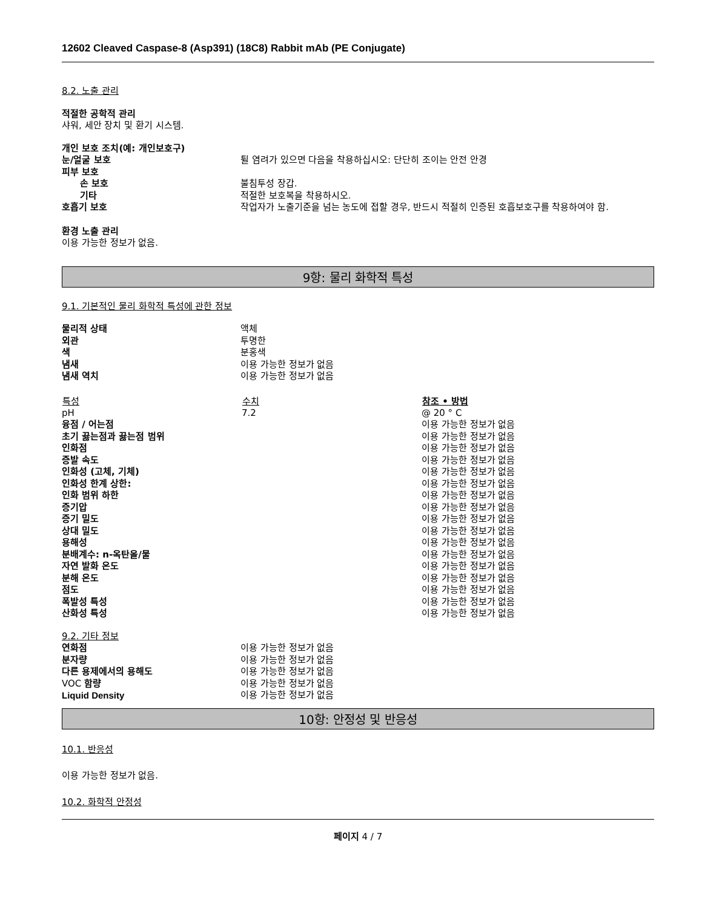12602 Cleaved Caspase-8 (Asp391) (18C8) Rabbit mAb (PE Conjugate)
8.2. 노출 관리
적절한 공학적 관리
샤워, 세안 장치 및 환기 시스템.
개인 보호 조치(예: 개인보호구)
| 눈/얼굴 보호 | 튈 염려가 있으면 다음을 착용하십시오: 단단히 조이는 안전 안경 |
| 피부 보호 | |
| 손 보호 | 불침투성 장갑. |
| 기타 | 적절한 보호복을 착용하시오. |
| 호흡기 보호 | 작업자가 노출기준을 넘는 농도에 접할 경우, 반드시 적절히 인증된 호흡보호구를 착용하여야 함. |
환경 노출 관리
이용 가능한 정보가 없음.
9항: 물리 화학적 특성
9.1. 기본적인 물리 화학적 특성에 관한 정보
| 물리적 상태 | 액체 |
| 외관 | 투명한 |
| 색 | 분홍색 |
| 냄새 | 이용 가능한 정보가 없음 |
| 냄새 역치 | 이용 가능한 정보가 없음 |
| 특성 | 수치 | 참조 • 방법 |
| --- | --- | --- |
| pH | 7.2 | @ 20 ° C |
| 융점 / 어는점 | | 이용 가능한 정보가 없음 |
| 초기 끓는점과 끓는점 범위 | | 이용 가능한 정보가 없음 |
| 인화점 | | 이용 가능한 정보가 없음 |
| 증발 속도 | | 이용 가능한 정보가 없음 |
| 인화성 (고체, 기체) | | 이용 가능한 정보가 없음 |
| 인화성 한계 상한: | | 이용 가능한 정보가 없음 |
| 인화 범위 하한 | | 이용 가능한 정보가 없음 |
| 증기압 | | 이용 가능한 정보가 없음 |
| 증기 밀도 | | 이용 가능한 정보가 없음 |
| 상대 밀도 | | 이용 가능한 정보가 없음 |
| 용해성 | | 이용 가능한 정보가 없음 |
| 분배계수: n-옥탄올/물 | | 이용 가능한 정보가 없음 |
| 자연 발화 온도 | | 이용 가능한 정보가 없음 |
| 분해 온도 | | 이용 가능한 정보가 없음 |
| 점도 | | 이용 가능한 정보가 없음 |
| 폭발성 특성 | | 이용 가능한 정보가 없음 |
| 산화성 특성 | | 이용 가능한 정보가 없음 |
9.2. 기타 정보
| 연화점 | 이용 가능한 정보가 없음 |
| 분자량 | 이용 가능한 정보가 없음 |
| 다른 용제에서의 용해도 | 이용 가능한 정보가 없음 |
| VOC 함량 | 이용 가능한 정보가 없음 |
| Liquid Density | 이용 가능한 정보가 없음 |
10항: 안정성 및 반응성
10.1. 반응성
이용 가능한 정보가 없음.
10.2. 화학적 안정성
페이지 4 / 7